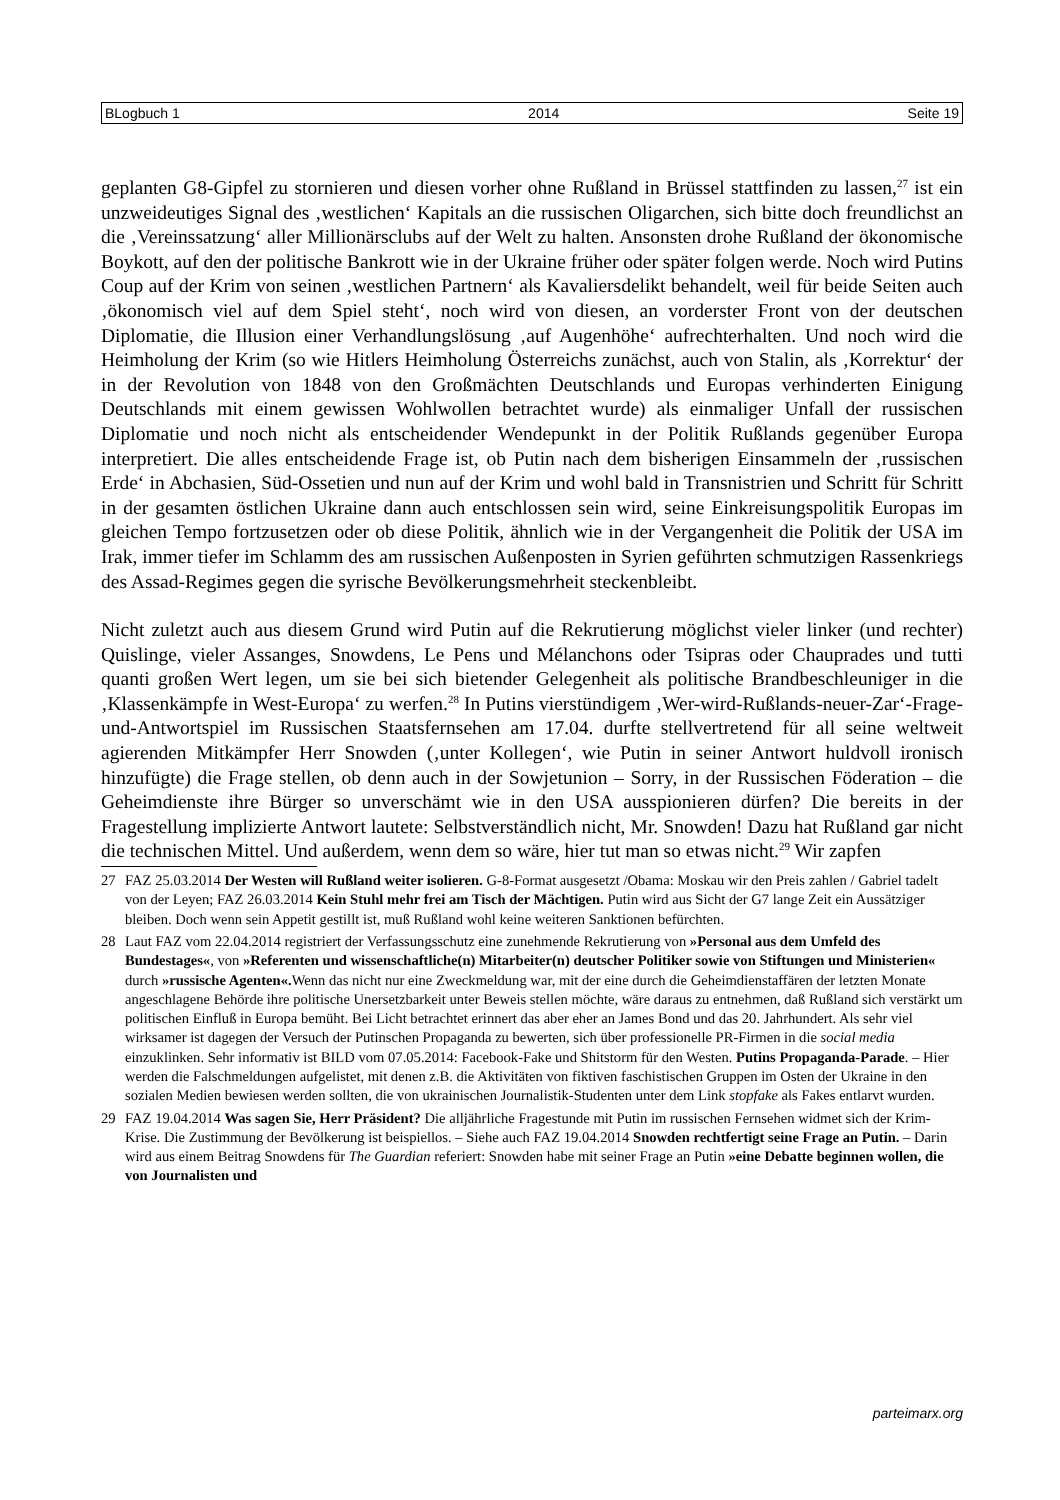BLogbuch 1 2014 Seite 19
geplanten G8-Gipfel zu stornieren und diesen vorher ohne Rußland in Brüssel stattfinden zu lassen,<sup>27</sup> ist ein unzweideutiges Signal des ‚westlichen‘ Kapitals an die russischen Oligarchen, sich bitte doch freundlichst an die ‚Vereinssatzung‘ aller Millionärsclubs auf der Welt zu halten. Ansonsten drohe Rußland der ökonomische Boykott, auf den der politische Bankrott wie in der Ukraine früher oder später folgen werde. Noch wird Putins Coup auf der Krim von seinen ‚westlichen Partnern‘ als Kavaliersdelikt behandelt, weil für beide Seiten auch ‚ökonomisch viel auf dem Spiel steht‘, noch wird von diesen, an vorderster Front von der deutschen Diplomatie, die Illusion einer Verhandlungslösung ‚auf Augenhöhe‘ aufrechterhalten. Und noch wird die Heimholung der Krim (so wie Hitlers Heimholung Österreichs zunächst, auch von Stalin, als ‚Korrektur‘ der in der Revolution von 1848 von den Großmächten Deutschlands und Europas verhinderten Einigung Deutschlands mit einem gewissen Wohlwollen betrachtet wurde) als einmaliger Unfall der russischen Diplomatie und noch nicht als entscheidender Wendepunkt in der Politik Rußlands gegenüber Europa interpretiert. Die alles entscheidende Frage ist, ob Putin nach dem bisherigen Einsammeln der ‚russischen Erde‘ in Abchasien, Süd-Ossetien und nun auf der Krim und wohl bald in Transnistrien und Schritt für Schritt in der gesamten östlichen Ukraine dann auch entschlossen sein wird, seine Einkreisungspolitik Europas im gleichen Tempo fortzusetzen oder ob diese Politik, ähnlich wie in der Vergangenheit die Politik der USA im Irak, immer tiefer im Schlamm des am russischen Außenposten in Syrien geführten schmutzigen Rassenkriegs des Assad-Regimes gegen die syrische Bevölkerungsmehrheit steckenbleibt.
Nicht zuletzt auch aus diesem Grund wird Putin auf die Rekrutierung möglichst vieler linker (und rechter) Quislinge, vieler Assanges, Snowdens, Le Pens und Mélanchons oder Tsipras oder Chauprades und tutti quanti großen Wert legen, um sie bei sich bietender Gelegenheit als politische Brandbeschleuniger in die ‚Klassenkämpfe in West-Europa‘ zu werfen.<sup>28</sup> In Putins vierstündigem ‚Wer-wird-Rußlands-neuer-Zar‘-Frage-und-Antwortspiel im Russischen Staatsfernsehen am 17.04. durfte stellvertretend für all seine weltweit agierenden Mitkämpfer Herr Snowden (‚unter Kollegen‘, wie Putin in seiner Antwort huldvoll ironisch hinzufügte) die Frage stellen, ob denn auch in der Sowjetunion – Sorry, in der Russischen Föderation – die Geheimdienste ihre Bürger so unverschämt wie in den USA ausspionieren dürfen? Die bereits in der Fragestellung implizierte Antwort lautete: Selbstverständlich nicht, Mr. Snowden! Dazu hat Rußland gar nicht die technischen Mittel. Und außerdem, wenn dem so wäre, hier tut man so etwas nicht.<sup>29</sup> Wir zapfen
27 FAZ 25.03.2014 Der Westen will Rußland weiter isolieren. G-8-Format ausgesetzt /Obama: Moskau wir den Preis zahlen / Gabriel tadelt von der Leyen; FAZ 26.03.2014 Kein Stuhl mehr frei am Tisch der Mächtigen. Putin wird aus Sicht der G7 lange Zeit ein Aussätziger bleiben. Doch wenn sein Appetit gestillt ist, muß Rußland wohl keine weiteren Sanktionen befürchten.
28 Laut FAZ vom 22.04.2014 registriert der Verfassungsschutz eine zunehmende Rekrutierung von »Personal aus dem Umfeld des Bundestages«, von »Referenten und wissenschaftliche(n) Mitarbeiter(n) deutscher Politiker sowie von Stiftungen und Ministerien« durch »russische Agenten«. Wenn das nicht nur eine Zweckmeldung war, mit der eine durch die Geheimdienstaffären der letzten Monate angeschlagene Behörde ihre politische Unersetzbarkeit unter Beweis stellen möchte, wäre daraus zu entnehmen, daß Rußland sich verstärkt um politischen Einfluß in Europa bemüht. Bei Licht betrachtet erinnert das aber eher an James Bond und das 20. Jahrhundert. Als sehr viel wirksamer ist dagegen der Versuch der Putinschen Propaganda zu bewerten, sich über professionelle PR-Firmen in die social media einzuklinken. Sehr informativ ist BILD vom 07.05.2014: Facebook-Fake und Shitstorm für den Westen. Putins Propaganda-Parade. – Hier werden die Falschmeldungen aufgelistet, mit denen z.B. die Aktivitäten von fiktiven faschistischen Gruppen im Osten der Ukraine in den sozialen Medien bewiesen werden sollten, die von ukrainischen Journalistik-Studenten unter dem Link stopfake als Fakes entlarvt wurden.
29 FAZ 19.04.2014 Was sagen Sie, Herr Präsident? Die alljährliche Fragestunde mit Putin im russischen Fernsehen widmet sich der Krim-Krise. Die Zustimmung der Bevölkerung ist beispiellos. – Siehe auch FAZ 19.04.2014 Snowden rechtfertigt seine Frage an Putin. – Darin wird aus einem Beitrag Snowdens für The Guardian referiert: Snowden habe mit seiner Frage an Putin »eine Debatte beginnen wollen, die von Journalisten und
parteimarx.org